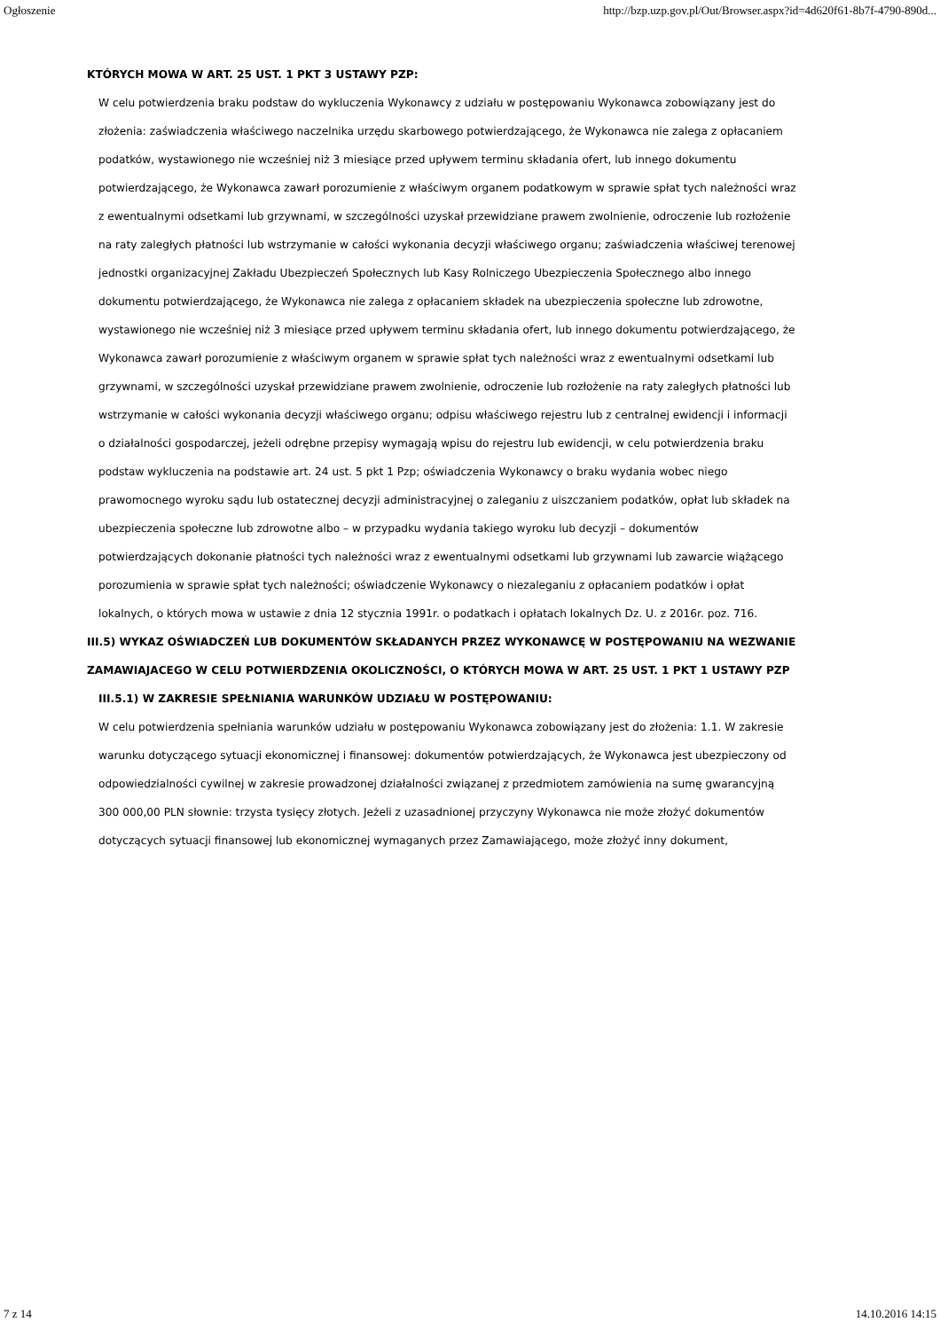Ogłoszenie http://bzp.uzp.gov.pl/Out/Browser.aspx?id=4d620f61-8b7f-4790-890d...
KTÓRYCH MOWA W ART. 25 UST. 1 PKT 3 USTAWY PZP:
W celu potwierdzenia braku podstaw do wykluczenia Wykonawcy z udziału w postępowaniu Wykonawca zobowiązany jest do złożenia: zaświadczenia właściwego naczelnika urzędu skarbowego potwierdzającego, że Wykonawca nie zalega z opłacaniem podatków, wystawionego nie wcześniej niż 3 miesiące przed upływem terminu składania ofert, lub innego dokumentu potwierdzającego, że Wykonawca zawarł porozumienie z właściwym organem podatkowym w sprawie spłat tych należności wraz z ewentualnymi odsetkami lub grzywnami, w szczególności uzyskał przewidziane prawem zwolnienie, odroczenie lub rozłożenie na raty zaległych płatności lub wstrzymanie w całości wykonania decyzji właściwego organu; zaświadczenia właściwej terenowej jednostki organizacyjnej Zakładu Ubezpieczeń Społecznych lub Kasy Rolniczego Ubezpieczenia Społecznego albo innego dokumentu potwierdzającego, że Wykonawca nie zalega z opłacaniem składek na ubezpieczenia społeczne lub zdrowotne, wystawionego nie wcześniej niż 3 miesiące przed upływem terminu składania ofert, lub innego dokumentu potwierdzającego, że Wykonawca zawarł porozumienie z właściwym organem w sprawie spłat tych należności wraz z ewentualnymi odsetkami lub grzywnami, w szczególności uzyskał przewidziane prawem zwolnienie, odroczenie lub rozłożenie na raty zaległych płatności lub wstrzymanie w całości wykonania decyzji właściwego organu; odpisu właściwego rejestru lub z centralnej ewidencji i informacji o działalności gospodarczej, jeżeli odrębne przepisy wymagają wpisu do rejestru lub ewidencji, w celu potwierdzenia braku podstaw wykluczenia na podstawie art. 24 ust. 5 pkt 1 Pzp; oświadczenia Wykonawcy o braku wydania wobec niego prawomocnego wyroku sądu lub ostatecznej decyzji administracyjnej o zaleganiu z uiszczaniem podatków, opłat lub składek na ubezpieczenia społeczne lub zdrowotne albo – w przypadku wydania takiego wyroku lub decyzji – dokumentów potwierdzających dokonanie płatności tych należności wraz z ewentualnymi odsetkami lub grzywnami lub zawarcie wiążącego porozumienia w sprawie spłat tych należności; oświadczenie Wykonawcy o niezaleganiu z opłacaniem podatków i opłat lokalnych, o których mowa w ustawie z dnia 12 stycznia 1991r. o podatkach i opłatach lokalnych Dz. U. z 2016r. poz. 716.
III.5) WYKAZ OŚWIADCZEŃ LUB DOKUMENTÓW SKŁADANYCH PRZEZ WYKONAWCĘ W POSTĘPOWANIU NA WEZWANIE ZAMAWIAJACEGO W CELU POTWIERDZENIA OKOLICZNOŚCI, O KTÓRYCH MOWA W ART. 25 UST. 1 PKT 1 USTAWY PZP
III.5.1) W ZAKRESIE SPEŁNIANIA WARUNKÓW UDZIAŁU W POSTĘPOWANIU:
W celu potwierdzenia spełniania warunków udziału w postępowaniu Wykonawca zobowiązany jest do złożenia: 1.1. W zakresie warunku dotyczącego sytuacji ekonomicznej i finansowej: dokumentów potwierdzających, że Wykonawca jest ubezpieczony od odpowiedzialności cywilnej w zakresie prowadzonej działalności związanej z przedmiotem zamówienia na sumę gwarancyjną 300 000,00 PLN słownie: trzysta tysięcy złotych. Jeżeli z uzasadnionej przyczyny Wykonawca nie może złożyć dokumentów dotyczących sytuacji finansowej lub ekonomicznej wymaganych przez Zamawiającego, może złożyć inny dokument,
7 z 14 14.10.2016 14:15